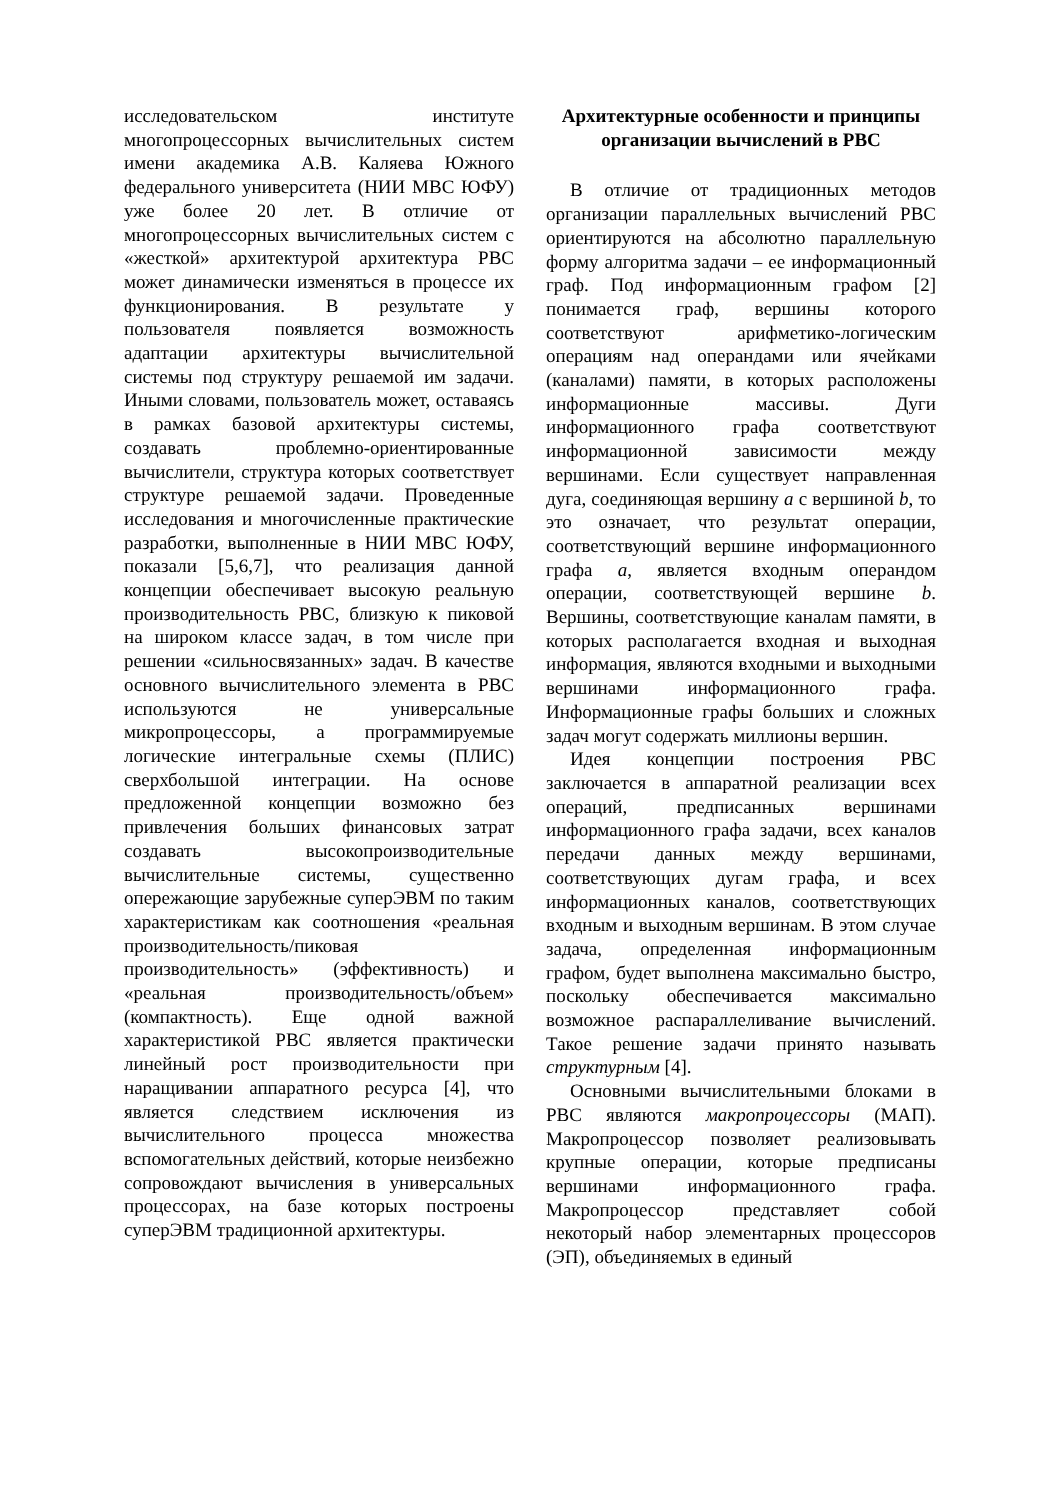исследовательском институте многопроцессорных вычислительных систем имени академика А.В. Каляева Южного федерального университета (НИИ МВС ЮФУ) уже более 20 лет. В отличие от многопроцессорных вычислительных систем с «жесткой» архитектурой архитектура РВС может динамически изменяться в процессе их функционирования. В результате у пользователя появляется возможность адаптации архитектуры вычислительной системы под структуру решаемой им задачи. Иными словами, пользователь может, оставаясь в рамках базовой архитектуры системы, создавать проблемно-ориентированные вычислители, структура которых соответствует структуре решаемой задачи. Проведенные исследования и многочисленные практические разработки, выполненные в НИИ МВС ЮФУ, показали [5,6,7], что реализация данной концепции обеспечивает высокую реальную производительность РВС, близкую к пиковой на широком классе задач, в том числе при решении «сильносвязанных» задач. В качестве основного вычислительного элемента в РВС используются не универсальные микропроцессоры, а программируемые логические интегральные схемы (ПЛИС) сверхбольшой интеграции. На основе предложенной концепции возможно без привлечения больших финансовых затрат создавать высокопроизводительные вычислительные системы, существенно опережающие зарубежные суперЭВМ по таким характеристикам как соотношения «реальная производительность/пиковая производительность» (эффективность) и «реальная производительность/объем» (компактность). Еще одной важной характеристикой РВС является практически линейный рост производительности при наращивании аппаратного ресурса [4], что является следствием исключения из вычислительного процесса множества вспомогательных действий, которые неизбежно сопровождают вычисления в универсальных процессорах, на базе которых построены суперЭВМ традиционной архитектуры.
Архитектурные особенности и принципы организации вычислений в РВС
В отличие от традиционных методов организации параллельных вычислений РВС ориентируются на абсолютно параллельную форму алгоритма задачи – ее информационный граф. Под информационным графом [2] понимается граф, вершины которого соответствуют арифметико-логическим операциям над операндами или ячейками (каналами) памяти, в которых расположены информационные массивы. Дуги информационного графа соответствуют информационной зависимости между вершинами. Если существует направленная дуга, соединяющая вершину a с вершиной b, то это означает, что результат операции, соответствующий вершине информационного графа a, является входным операндом операции, соответствующей вершине b. Вершины, соответствующие каналам памяти, в которых располагается входная и выходная информация, являются входными и выходными вершинами информационного графа. Информационные графы больших и сложных задач могут содержать миллионы вершин.
Идея концепции построения РВС заключается в аппаратной реализации всех операций, предписанных вершинами информационного графа задачи, всех каналов передачи данных между вершинами, соответствующих дугам графа, и всех информационных каналов, соответствующих входным и выходным вершинам. В этом случае задача, определенная информационным графом, будет выполнена максимально быстро, поскольку обеспечивается максимально возможное распараллеливание вычислений. Такое решение задачи принято называть структурным [4].
Основными вычислительными блоками в РВС являются макропроцессоры (МАП). Макропроцессор позволяет реализовывать крупные операции, которые предписаны вершинами информационного графа. Макропроцессор представляет собой некоторый набор элементарных процессоров (ЭП), объединяемых в единый